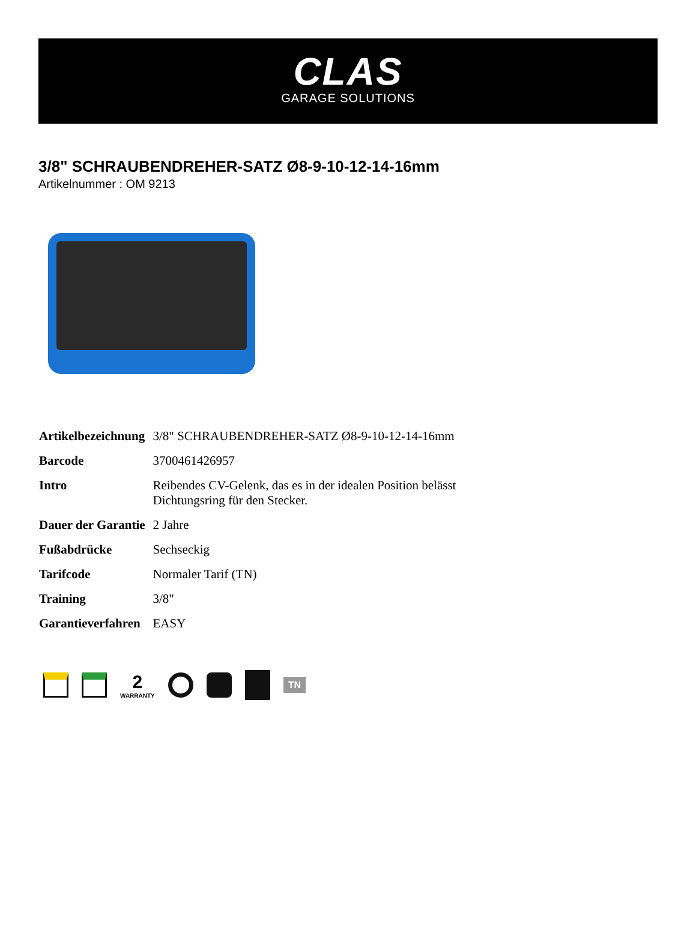CLAS
GARAGE SOLUTIONS
3/8" SCHRAUBENDREHER-SATZ Ø8-9-10-12-14-16mm
Artikelnummer : OM 9213
| Artikelbezeichnung | 3/8" SCHRAUBENDREHER-SATZ Ø8-9-10-12-14-16mm |
| Barcode | 3700461426957 |
| Intro | Reibendes CV-Gelenk, das es in der idealen Position belässt Dichtungsring für den Stecker. |
| Dauer der Garantie | 2 Jahre |
| Fußabdrücke | Sechseckig |
| Tarifcode | Normaler Tarif (TN) |
| Training | 3/8" |
| Garantieverfahren | EASY |
2
WARRANTY
TN